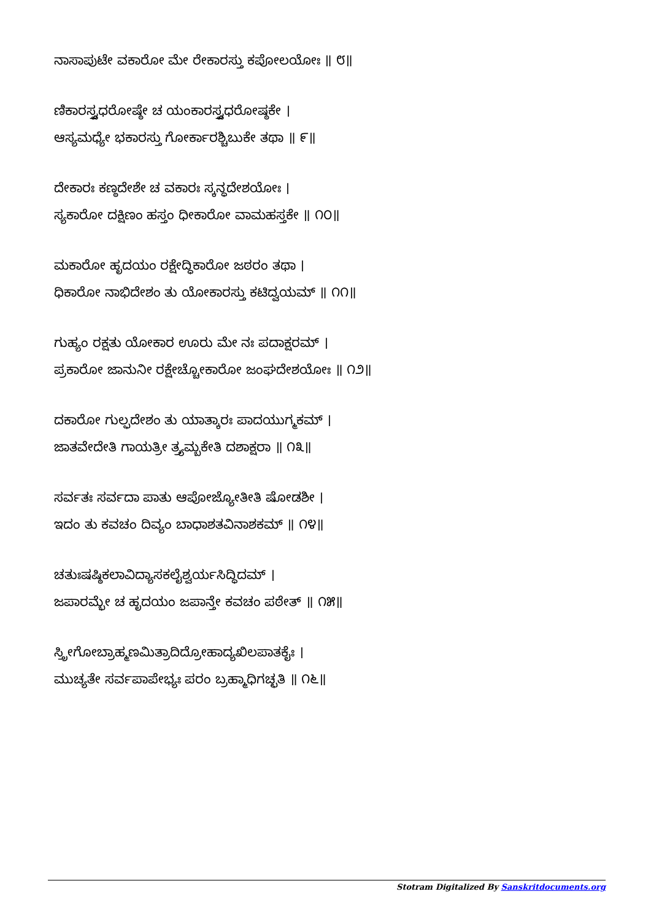ನಾಸಾಪುಟೇ ವಕಾರೋ ಮೇ ರೇಕಾರಸ್ತು ಕಪೋಲಯೋಃ ॥ ೮॥
ಣಿಕಾರಸ್ತ್ವಧರೋಷ್ಠೇ ಚ ಯಂಕಾರಸ್ತ್ವಧರೋಷ್ಠಕೇ ।
ಆಸ್ಯಮಧ್ಯೇ ಭಕಾರಸ್ತು ಗೋರ್ಕಾರಶ್ಚಿಬುಕೇ ತಥಾ ॥ ೯॥
ದೇಕಾರಃ ಕಣ್ಠದೇಶೇ ಚ ವಕಾರಃ ಸ್ಕನ್ಧದೇಶಯೋಃ ।
ಸ್ಯಕಾರೋ ದಕ್ಷಿಣಂ ಹಸ್ತಂ ಧೀಕಾರೋ ವಾಮಹಸ್ತಕೇ ॥ ೧೦॥
ಮಕಾರೋ ಹೃದಯಂ ರಕ್ಷೇದ್ಧಿಕಾರೋ ಜಠರಂ ತಥಾ ।
ಧಿಕಾರೋ ನಾಭಿದೇಶಂ ತು ಯೋಕಾರಸ್ತು ಕಟಿದ್ವಯಮ್ ॥ ೧೧॥
ಗುಹ್ಯಂ ರಕ್ಷತು ಯೋಕಾರ ಊರು ಮೇ ನಃ ಪದಾಕ್ಷರಮ್ ।
ಪ್ರಕಾರೋ ಜಾನುನೀ ರಕ್ಷೇಚ್ಚೋಕಾರೋ ಜಂಘದೇಶಯೋಃ ॥ ೧೨॥
ದಕಾರೋ ಗುಲ್ಫದೇಶಂ ತು ಯಾತ್ಕಾರಃ ಪಾದಯುಗ್ಮಕಮ್ ।
ಜಾತವೇದೇತಿ ಗಾಯತ್ರೀ ತ್ರ್ಯಮ್ಬಕೇತಿ ದಶಾಕ್ಷರಾ ॥ ೧೩॥
ಸರ್ವತಃ ಸರ್ವದಾ ಪಾತು ಆಪೋಜ್ಯೋತೀತಿ ಷೋಡಶೀ ।
ಇದಂ ತು ಕವಚಂ ದಿವ್ಯಂ ಬಾಧಾಶತವಿನಾಶಕಮ್ ॥ ೧೪॥
ಚತುಃಷಷ್ಠಿಕಲಾವಿದ್ಯಾಸಕಲೈಶ್ವರ್ಯಸಿದ್ಧಿದಮ್ ।
ಜಪಾರಮ್ಭೇ ಚ ಹೃದಯಂ ಜಪಾನ್ತೇ ಕವಚಂ ಪಠೇತ್ ॥ ೧೫॥
ಸ್ತ್ರೀಗೋಬ್ರಾಹ್ಮಣಮಿತ್ರಾದಿದ್ರೋಹಾದ್ಯಖಿಲಪಾತಕೈಃ ।
ಮುಚ್ಯತೇ ಸರ್ವಪಾಪೇಭ್ಯಃ ಪರಂ ಬ್ರಹ್ಮಾಧಿಗಚ್ಛತಿ ॥ ೧೬॥
Stotram Digitalized By Sanskritdocuments.org